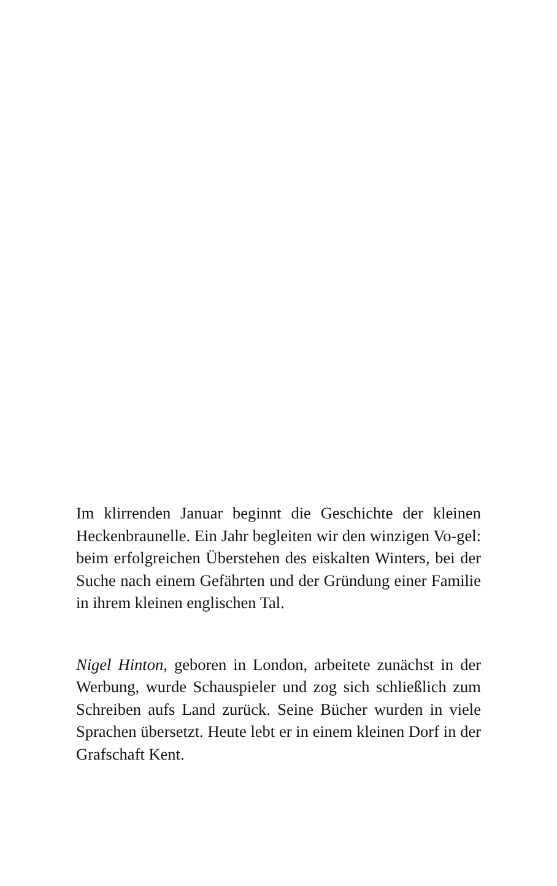Im klirrenden Januar beginnt die Geschichte der kleinen Heckenbraunelle. Ein Jahr begleiten wir den winzigen Vo-gel: beim erfolgreichen Überstehen des eiskalten Winters, bei der Suche nach einem Gefährten und der Gründung einer Familie in ihrem kleinen englischen Tal.
Nigel Hinton, geboren in London, arbeitete zunächst in der Werbung, wurde Schauspieler und zog sich schließlich zum Schreiben aufs Land zurück. Seine Bücher wurden in viele Sprachen übersetzt. Heute lebt er in einem kleinen Dorf in der Grafschaft Kent.